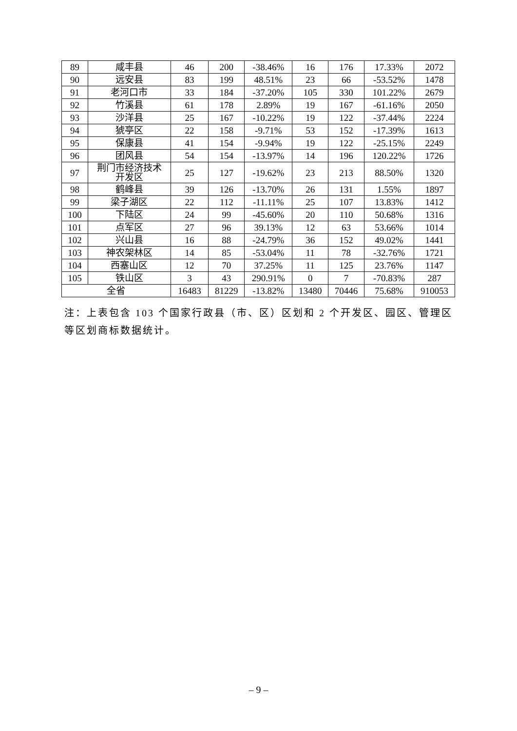| 89 | 咸丰县 | 46 | 200 | -38.46% | 16 | 176 | 17.33% | 2072 |
| 90 | 远安县 | 83 | 199 | 48.51% | 23 | 66 | -53.52% | 1478 |
| 91 | 老河口市 | 33 | 184 | -37.20% | 105 | 330 | 101.22% | 2679 |
| 92 | 竹溪县 | 61 | 178 | 2.89% | 19 | 167 | -61.16% | 2050 |
| 93 | 沙洋县 | 25 | 167 | -10.22% | 19 | 122 | -37.44% | 2224 |
| 94 | 猇亭区 | 22 | 158 | -9.71% | 53 | 152 | -17.39% | 1613 |
| 95 | 保康县 | 41 | 154 | -9.94% | 19 | 122 | -25.15% | 2249 |
| 96 | 团风县 | 54 | 154 | -13.97% | 14 | 196 | 120.22% | 1726 |
| 97 | 荆门市经济技术 开发区 | 25 | 127 | -19.62% | 23 | 213 | 88.50% | 1320 |
| 98 | 鹤峰县 | 39 | 126 | -13.70% | 26 | 131 | 1.55% | 1897 |
| 99 | 梁子湖区 | 22 | 112 | -11.11% | 25 | 107 | 13.83% | 1412 |
| 100 | 下陆区 | 24 | 99 | -45.60% | 20 | 110 | 50.68% | 1316 |
| 101 | 点军区 | 27 | 96 | 39.13% | 12 | 63 | 53.66% | 1014 |
| 102 | 兴山县 | 16 | 88 | -24.79% | 36 | 152 | 49.02% | 1441 |
| 103 | 神农架林区 | 14 | 85 | -53.04% | 11 | 78 | -32.76% | 1721 |
| 104 | 西塞山区 | 12 | 70 | 37.25% | 11 | 125 | 23.76% | 1147 |
| 105 | 铁山区 | 3 | 43 | 290.91% | 0 | 7 | -70.83% | 287 |
| 全省 | | 16483 | 81229 | -13.82% | 13480 | 70446 | 75.68% | 910053 |
注：上表包含 103 个国家行政县（市、区）区划和 2 个开发区、园区、管理区等区划商标数据统计。
– 9 –